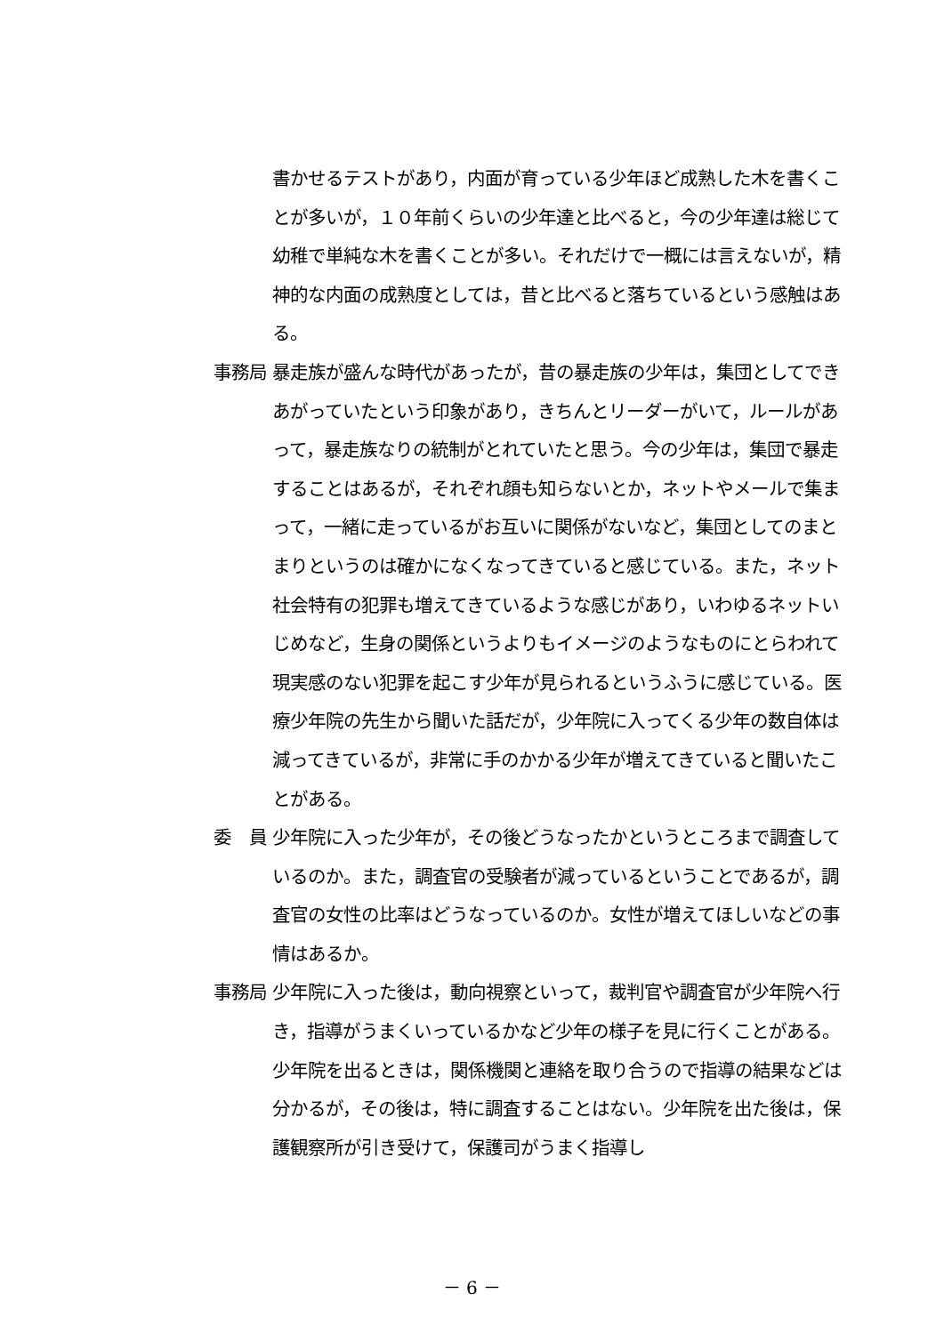書かせるテストがあり，内面が育っている少年ほど成熟した木を書くことが多いが，１０年前くらいの少年達と比べると，今の少年達は総じて幼稚で単純な木を書くことが多い。それだけで一概には言えないが，精神的な内面の成熟度としては，昔と比べると落ちているという感触はある。
事務局 暴走族が盛んな時代があったが，昔の暴走族の少年は，集団としてできあがっていたという印象があり，きちんとリーダーがいて，ルールがあって，暴走族なりの統制がとれていたと思う。今の少年は，集団で暴走することはあるが，それぞれ顔も知らないとか，ネットやメールで集まって，一緒に走っているがお互いに関係がないなど，集団としてのまとまりというのは確かになくなってきていると感じている。また，ネット社会特有の犯罪も増えてきているような感じがあり，いわゆるネットいじめなど，生身の関係というよりもイメージのようなものにとらわれて現実感のない犯罪を起こす少年が見られるというふうに感じている。医療少年院の先生から聞いた話だが，少年院に入ってくる少年の数自体は減ってきているが，非常に手のかかる少年が増えてきていると聞いたことがある。
委　員 少年院に入った少年が，その後どうなったかというところまで調査しているのか。また，調査官の受験者が減っているということであるが，調査官の女性の比率はどうなっているのか。女性が増えてほしいなどの事情はあるか。
事務局 少年院に入った後は，動向視察といって，裁判官や調査官が少年院へ行き，指導がうまくいっているかなど少年の様子を見に行くことがある。少年院を出るときは，関係機関と連絡を取り合うので指導の結果などは分かるが，その後は，特に調査することはない。少年院を出た後は，保護観察所が引き受けて，保護司がうまく指導し
－ 6 －